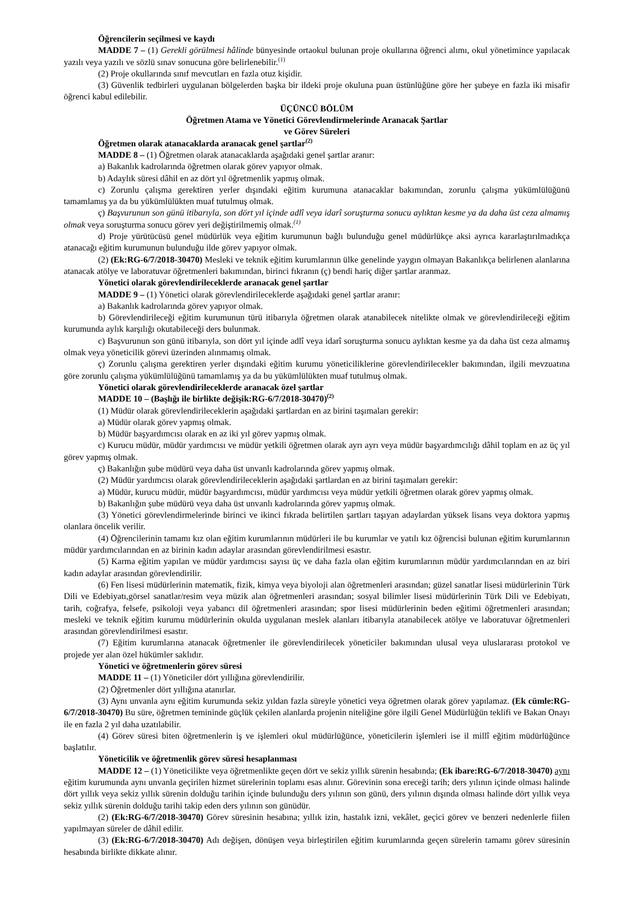Öğrencilerin seçilmesi ve kaydı
MADDE 7 – (1) Gerekli görülmesi hâlinde bünyesinde ortaokul bulunan proje okullarına öğrenci alımı, okul yönetimince yapılacak yazılı veya yazılı ve sözlü sınav sonucuna göre belirlenebilir.<sup>(1)</sup>
(2) Proje okullarında sınıf mevcutları en fazla otuz kişidir.
(3) Güvenlik tedbirleri uygulanan bölgelerden başka bir ildeki proje okuluna puan üstünlüğüne göre her şubeye en fazla iki misafir öğrenci kabul edilebilir.
ÜÇÜNCÜ BÖLÜM
Öğretmen Atama ve Yönetici Görevlendirmelerinde Aranacak Şartlar
ve Görev Süreleri
Öğretmen olarak atanacaklarda aranacak genel şartlar<sup>(2)</sup>
MADDE 8 – (1) Öğretmen olarak atanacaklarda aşağıdaki genel şartlar aranır:
a) Bakanlık kadrolarında öğretmen olarak görev yapıyor olmak.
b) Adaylık süresi dâhil en az dört yıl öğretmenlik yapmış olmak.
c) Zorunlu çalışma gerektiren yerler dışındaki eğitim kurumuna atanacaklar bakımından, zorunlu çalışma yükümlülüğünü tamamlamış ya da bu yükümlülükten muaf tutulmuş olmak.
ç) Başvurunun son günü itibarıyla, son dört yıl içinde adlî veya idarî soruşturma sonucu aylıktan kesme ya da daha üst ceza almamış olmak veya soruşturma sonucu görev yeri değiştirilmemiş olmak.<sup>(1)</sup>
d) Proje yürütücüsü genel müdürlük veya eğitim kurumunun bağlı bulunduğu genel müdürlükçe aksi ayrıca kararlaştırılmadıkça atanacağı eğitim kurumunun bulunduğu ilde görev yapıyor olmak.
(2) (Ek:RG-6/7/2018-30470) Mesleki ve teknik eğitim kurumlarının ülke genelinde yaygın olmayan Bakanlıkça belirlenen alanlarına atanacak atölye ve laboratuvar öğretmenleri bakımından, birinci fıkranın (ç) bendi hariç diğer şartlar aranmaz.
Yönetici olarak görevlendirileceklerde aranacak genel şartlar
MADDE 9 – (1) Yönetici olarak görevlendirileceklerde aşağıdaki genel şartlar aranır:
a) Bakanlık kadrolarında görev yapıyor olmak.
b) Görevlendirileceği eğitim kurumunun türü itibarıyla öğretmen olarak atanabilecek nitelikte olmak ve görevlendirileceği eğitim kurumunda aylık karşılığı okutabileceği ders bulunmak.
c) Başvurunun son günü itibarıyla, son dört yıl içinde adlî veya idarî soruşturma sonucu aylıktan kesme ya da daha üst ceza almamış olmak veya yöneticilik görevi üzerinden alınmamış olmak.
ç) Zorunlu çalışma gerektiren yerler dışındaki eğitim kurumu yöneticiliklerine görevlendirilecekler bakımından, ilgili mevzuatına göre zorunlu çalışma yükümlülüğünü tamamlamış ya da bu yükümlülükten muaf tutulmuş olmak.
Yönetici olarak görevlendirileceklerde aranacak özel şartlar
MADDE 10 – (Başlığı ile birlikte değişik:RG-6/7/2018-30470)<sup>(2)</sup>
(1) Müdür olarak görevlendirileceklerin aşağıdaki şartlardan en az birini taşımaları gerekir:
a) Müdür olarak görev yapmış olmak.
b) Müdür başyardımcısı olarak en az iki yıl görev yapmış olmak.
c) Kurucu müdür, müdür yardımcısı ve müdür yetkili öğretmen olarak ayrı ayrı veya müdür başyardımcılığı dâhil toplam en az üç yıl görev yapmış olmak.
ç) Bakanlığın şube müdürü veya daha üst unvanlı kadrolarında görev yapmış olmak.
(2) Müdür yardımcısı olarak görevlendirileceklerin aşağıdaki şartlardan en az birini taşımaları gerekir:
a) Müdür, kurucu müdür, müdür başyardımcısı, müdür yardımcısı veya müdür yetkili öğretmen olarak görev yapmış olmak.
b) Bakanlığın şube müdürü veya daha üst unvanlı kadrolarında görev yapmış olmak.
(3) Yönetici görevlendirmelerinde birinci ve ikinci fıkrada belirtilen şartları taşıyan adaylardan yüksek lisans veya doktora yapmış olanlara öncelik verilir.
(4) Öğrencilerinin tamamı kız olan eğitim kurumlarının müdürleri ile bu kurumlar ve yatılı kız öğrencisi bulunan eğitim kurumlarının müdür yardımcılarından en az birinin kadın adaylar arasından görevlendirilmesi esastır.
(5) Karma eğitim yapılan ve müdür yardımcısı sayısı üç ve daha fazla olan eğitim kurumlarının müdür yardımcılarından en az biri kadın adaylar arasından görevlendirilir.
(6) Fen lisesi müdürlerinin matematik, fizik, kimya veya biyoloji alan öğretmenleri arasından; güzel sanatlar lisesi müdürlerinin Türk Dili ve Edebiyatı,görsel sanatlar/resim veya müzik alan öğretmenleri arasından; sosyal bilimler lisesi müdürlerinin Türk Dili ve Edebiyatı, tarih, coğrafya, felsefe, psikoloji veya yabancı dil öğretmenleri arasından; spor lisesi müdürlerinin beden eğitimi öğretmenleri arasından; mesleki ve teknik eğitim kurumu müdürlerinin okulda uygulanan meslek alanları itibarıyla atanabilecek atölye ve laboratuvar öğretmenleri arasından görevlendirilmesi esastır.
(7) Eğitim kurumlarına atanacak öğretmenler ile görevlendirilecek yöneticiler bakımından ulusal veya uluslararası protokol ve projede yer alan özel hükümler saklıdır.
Yönetici ve öğretmenlerin görev süresi
MADDE 11 – (1) Yöneticiler dört yıllığına görevlendirilir.
(2) Öğretmenler dört yıllığına atanırlar.
(3) Aynı unvanla aynı eğitim kurumunda sekiz yıldan fazla süreyle yönetici veya öğretmen olarak görev yapılamaz. (Ek cümle:RG-6/7/2018-30470) Bu süre, öğretmen temininde güçlük çekilen alanlarda projenin niteliğine göre ilgili Genel Müdürlüğün teklifi ve Bakan Onayı ile en fazla 2 yıl daha uzatılabilir.
(4) Görev süresi biten öğretmenlerin iş ve işlemleri okul müdürlüğünce, yöneticilerin işlemleri ise il millî eğitim müdürlüğünce başlatılır.
Yöneticilik ve öğretmenlik görev süresi hesaplanması
MADDE 12 – (1) Yöneticilikte veya öğretmenlikte geçen dört ve sekiz yıllık sürenin hesabında; (Ek ibare:RG-6/7/2018-30470) aynı eğitim kurumunda aynı unvanla geçirilen hizmet sürelerinin toplamı esas alınır. Görevinin sona ereceği tarih; ders yılının içinde olması halinde dört yıllık veya sekiz yıllık sürenin dolduğu tarihin içinde bulunduğu ders yılının son günü, ders yılının dışında olması halinde dört yıllık veya sekiz yıllık sürenin dolduğu tarihi takip eden ders yılının son günüdür.
(2) (Ek:RG-6/7/2018-30470) Görev süresinin hesabına; yıllık izin, hastalık izni, vekâlet, geçici görev ve benzeri nedenlerle fiilen yapılmayan süreler de dâhil edilir.
(3) (Ek:RG-6/7/2018-30470) Adı değişen, dönüşen veya birleştirilen eğitim kurumlarında geçen sürelerin tamamı görev süresinin hesabında birlikte dikkate alınır.